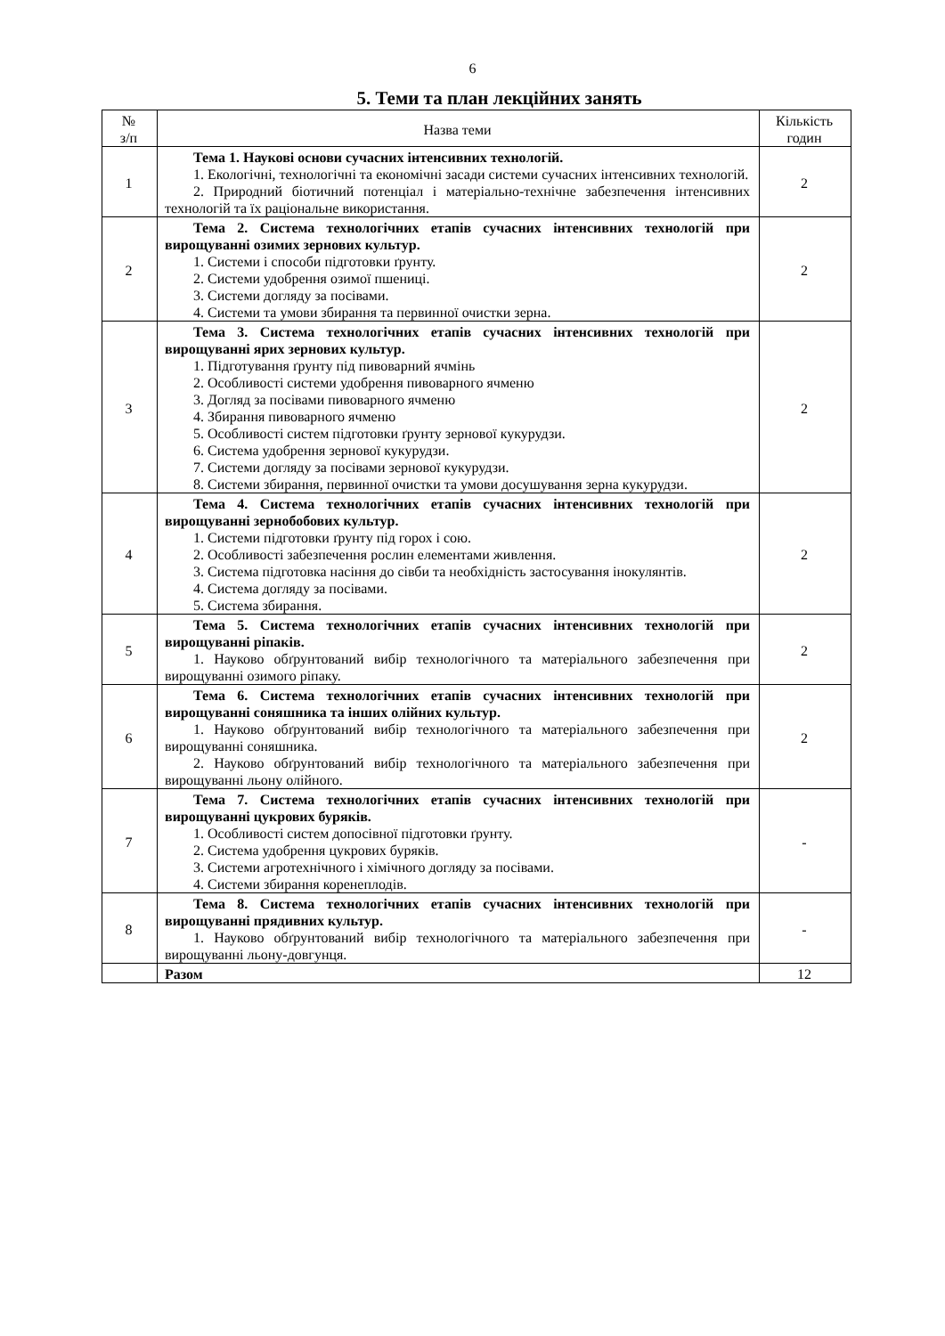6
5. Теми та план лекційних занять
| № з/п | Назва теми | Кількість годин |
| --- | --- | --- |
| 1 | Тема 1. Наукові основи сучасних інтенсивних технологій. 1. Екологічні, технологічні та економічні засади системи сучасних інтенсивних технологій. 2. Природний біотичний потенціал і матеріально-технічне забезпечення інтенсивних технологій та їх раціональне використання. | 2 |
| 2 | Тема 2. Система технологічних етапів сучасних інтенсивних технологій при вирощуванні озимих зернових культур. 1. Системи і способи підготовки ґрунту. 2. Системи удобрення озимої пшениці. 3. Системи догляду за посівами. 4. Системи та умови збирання та первинної очистки зерна. | 2 |
| 3 | Тема 3. Система технологічних етапів сучасних інтенсивних технологій при вирощуванні ярих зернових культур. 1. Підготування ґрунту під пивоварний ячмінь 2. Особливості системи удобрення пивоварного ячменю 3. Догляд за посівами пивоварного ячменю 4. Збирання пивоварного ячменю 5. Особливості систем підготовки ґрунту зернової кукурудзи. 6. Система удобрення зернової кукурудзи. 7. Системи догляду за посівами зернової кукурудзи. 8. Системи збирання, первинної очистки та умови досушування зерна кукурудзи. | 2 |
| 4 | Тема 4. Система технологічних етапів сучасних інтенсивних технологій при вирощуванні зернобобових культур. 1. Системи підготовки ґрунту під горох і сою. 2. Особливості забезпечення рослин елементами живлення. 3. Система підготовка насіння до сівби та необхідність застосування інокулянтів. 4. Система догляду за посівами. 5. Система збирання. | 2 |
| 5 | Тема 5. Система технологічних етапів сучасних інтенсивних технологій при вирощуванні ріпаків. 1. Науково обґрунтований вибір технологічного та матеріального забезпечення при вирощуванні озимого ріпаку. | 2 |
| 6 | Тема 6. Система технологічних етапів сучасних інтенсивних технологій при вирощуванні соняшника та інших олійних культур. 1. Науково обґрунтований вибір технологічного та матеріального забезпечення при вирощуванні соняшника. 2. Науково обґрунтований вибір технологічного та матеріального забезпечення при вирощуванні льону олійного. | 2 |
| 7 | Тема 7. Система технологічних етапів сучасних інтенсивних технологій при вирощуванні цукрових буряків. 1. Особливості систем допосівної підготовки ґрунту. 2. Система удобрення цукрових буряків. 3. Системи агротехнічного і хімічного догляду за посівами. 4. Системи збирання коренеплодів. | - |
| 8 | Тема 8. Система технологічних етапів сучасних інтенсивних технологій при вирощуванні прядивних культур. 1. Науково обґрунтований вибір технологічного та матеріального забезпечення при вирощуванні льону-довгунця. | - |
| | Разом | 12 |